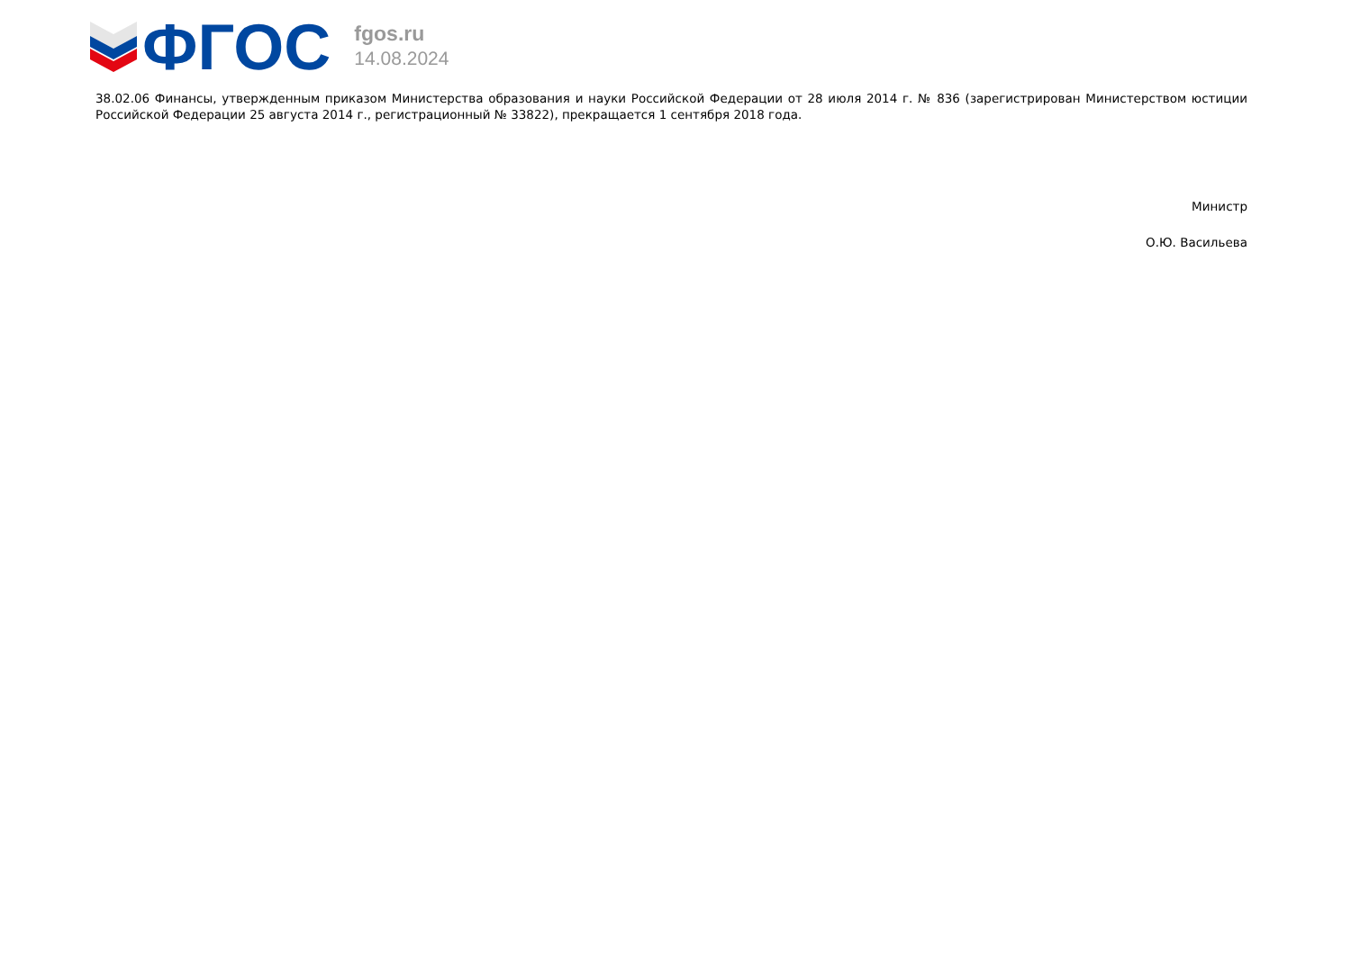ФГОС
fgos.ru
14.08.2024
38.02.06 Финансы, утвержденным приказом Министерства образования и науки Российской Федерации от 28 июля 2014 г. № 836 (зарегистрирован Министерством юстиции Российской Федерации 25 августа 2014 г., регистрационный № 33822), прекращается 1 сентября 2018 года.
Министр
О.Ю. Васильева